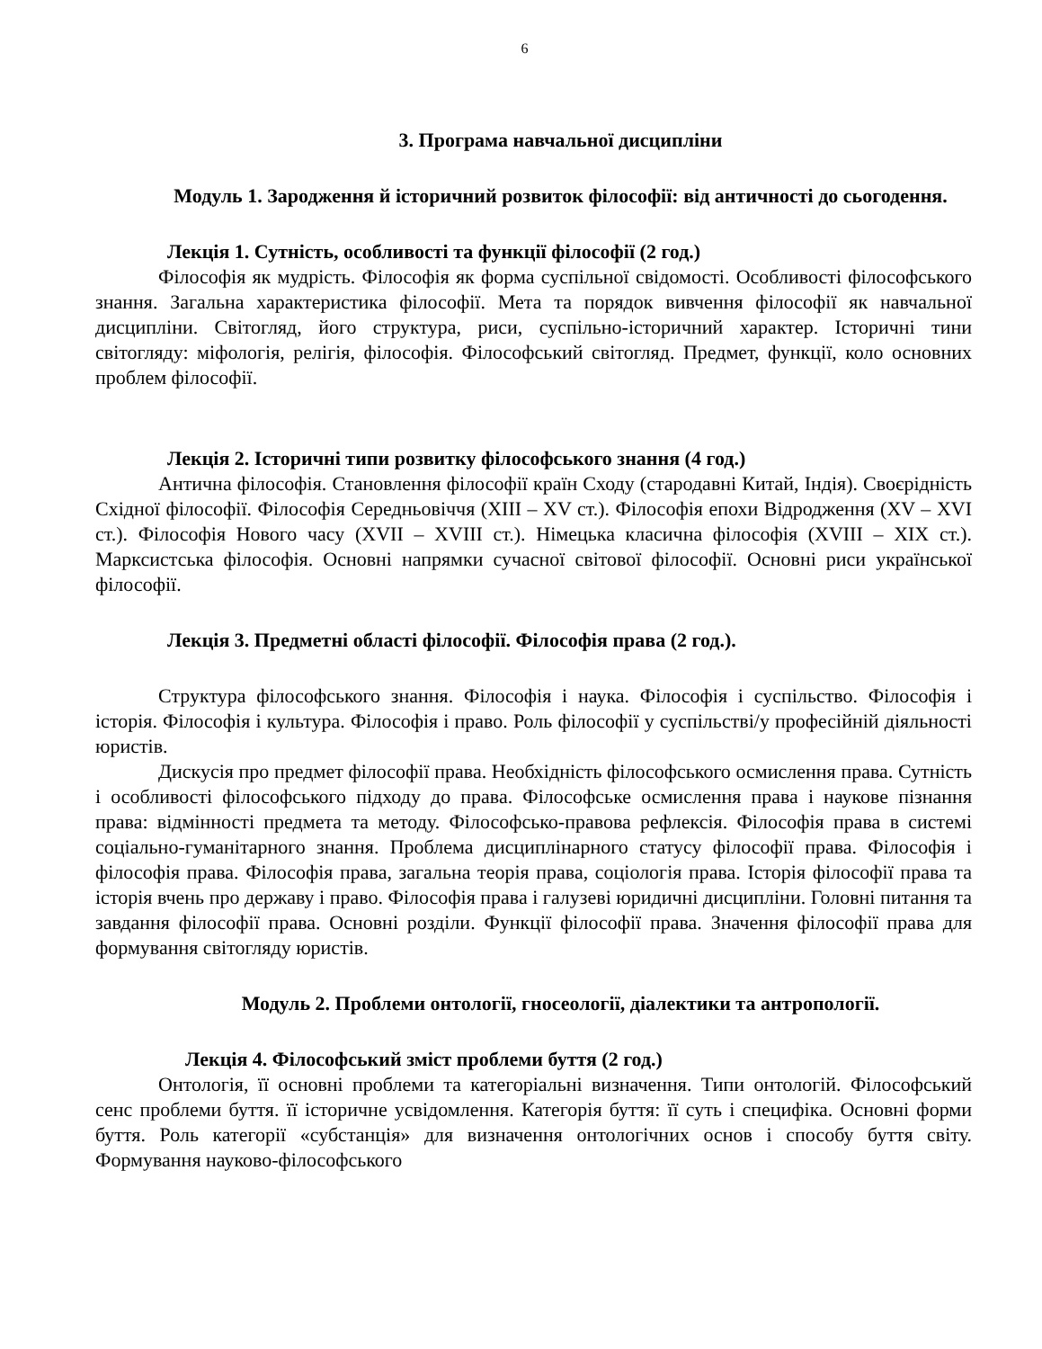6
3. Програма навчальної дисципліни
Модуль 1. Зародження й історичний розвиток філософії: від античності до сьогодення.
Лекція 1. Сутність, особливості та функції філософії (2 год.)
Філософія як мудрість. Філософія як форма суспільної свідомості. Особливості філософського знання. Загальна характеристика філософії. Мета та порядок вивчення філософії як навчальної дисципліни. Світогляд, його структура, риси, суспільно-історичний характер. Історичні тини світогляду: міфологія, релігія, філософія. Філософський світогляд. Предмет, функції, коло основних проблем філософії.
Лекція 2. Історичні типи розвитку філософського знання (4 год.)
Антична філософія. Становлення філософії країн Сходу (стародавні Китай, Індія). Своєрідність Східної філософії. Філософія Середньовіччя (XIII – XV ст.). Філософія епохи Відродження (XV – XVI ст.). Філософія Нового часу (XVII – XVIII ст.). Німецька класична філософія (XVIII – XIX ст.). Марксистська філософія. Основні напрямки сучасної світової філософії. Основні риси української філософії.
Лекція 3. Предметні області філософії. Філософія права (2 год.).
Структура філософського знання. Філософія і наука. Філософія і суспільство. Філософія і історія. Філософія і культура. Філософія і право. Роль філософії у суспільстві/у професійній діяльності юристів.
Дискусія про предмет філософії права. Необхідність філософського осмислення права. Сутність і особливості філософського підходу до права. Філософське осмислення права і наукове пізнання права: відмінності предмета та методу. Філософсько-правова рефлексія. Філософія права в системі соціально-гуманітарного знання. Проблема дисциплінарного статусу філософії права. Філософія і філософія права. Філософія права, загальна теорія права, соціологія права. Історія філософії права та історія вчень про державу і право. Філософія права і галузеві юридичні дисципліни. Головні питання та завдання філософії права. Основні розділи. Функції філософії права. Значення філософії права для формування світогляду юристів.
Модуль 2. Проблеми онтології, гносеології, діалектики та антропології.
Лекція 4. Філософський зміст проблеми буття (2 год.)
Онтологія, її основні проблеми та категоріальні визначення. Типи онтологій. Філософський сенс проблеми буття. її історичне усвідомлення. Категорія буття: її суть і специфіка. Основні форми буття. Роль категорії «субстанція» для визначення онтологічних основ і способу буття світу. Формування науково-філософського